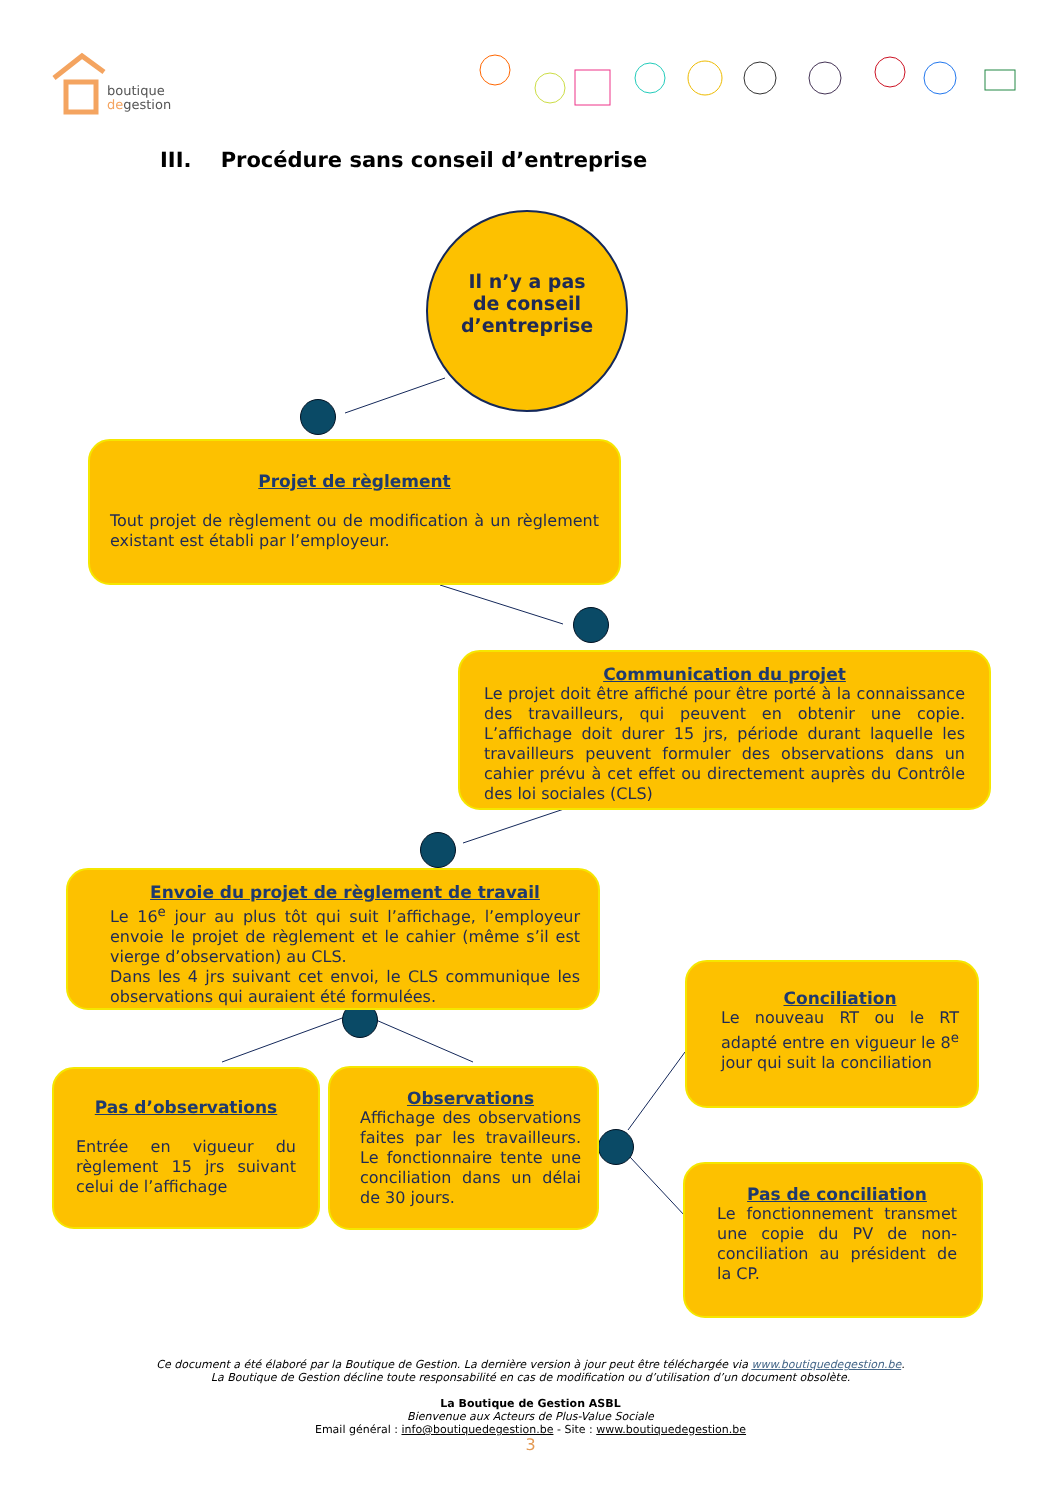boutique
degestion
III. Procédure sans conseil d’entreprise
Il n’y a pas
de conseil
d’entreprise
Projet de règlement
Tout projet de règlement ou de modification à un règlement existant est établi par l’employeur.
Communication du projet
Le projet doit être affiché pour être porté à la connaissance des travailleurs, qui peuvent en obtenir une copie. L’affichage doit durer 15 jrs, période durant laquelle les travailleurs peuvent formuler des observations dans un cahier prévu à cet effet ou directement auprès du Contrôle des loi sociales (CLS)
Envoie du projet de règlement de travail
Le 16<sup>e</sup> jour au plus tôt qui suit l’affichage, l’employeur envoie le projet de règlement et le cahier (même s’il est vierge d’observation) au CLS.
Dans les 4 jrs suivant cet envoi, le CLS communique les observations qui auraient été formulées.
Pas d’observations
Entrée en vigueur du règlement 15 jrs suivant celui de l’affichage
Observations
Affichage des observations faites par les travailleurs. Le fonctionnaire tente une conciliation dans un délai de 30 jours.
Conciliation
Le nouveau RT ou le RT adapté entre en vigueur le 8<sup>e</sup> jour qui suit la conciliation
Pas de conciliation
Le fonctionnement transmet une copie du PV de non-conciliation au président de la CP.
Ce document a été élaboré par la Boutique de Gestion. La dernière version à jour peut être téléchargée via www.boutiquedegestion.be.
La Boutique de Gestion décline toute responsabilité en cas de modification ou d’utilisation d’un document obsolète.
La Boutique de Gestion ASBL
Bienvenue aux Acteurs de Plus-Value Sociale
Email général : info@boutiquedegestion.be - Site : www.boutiquedegestion.be
3